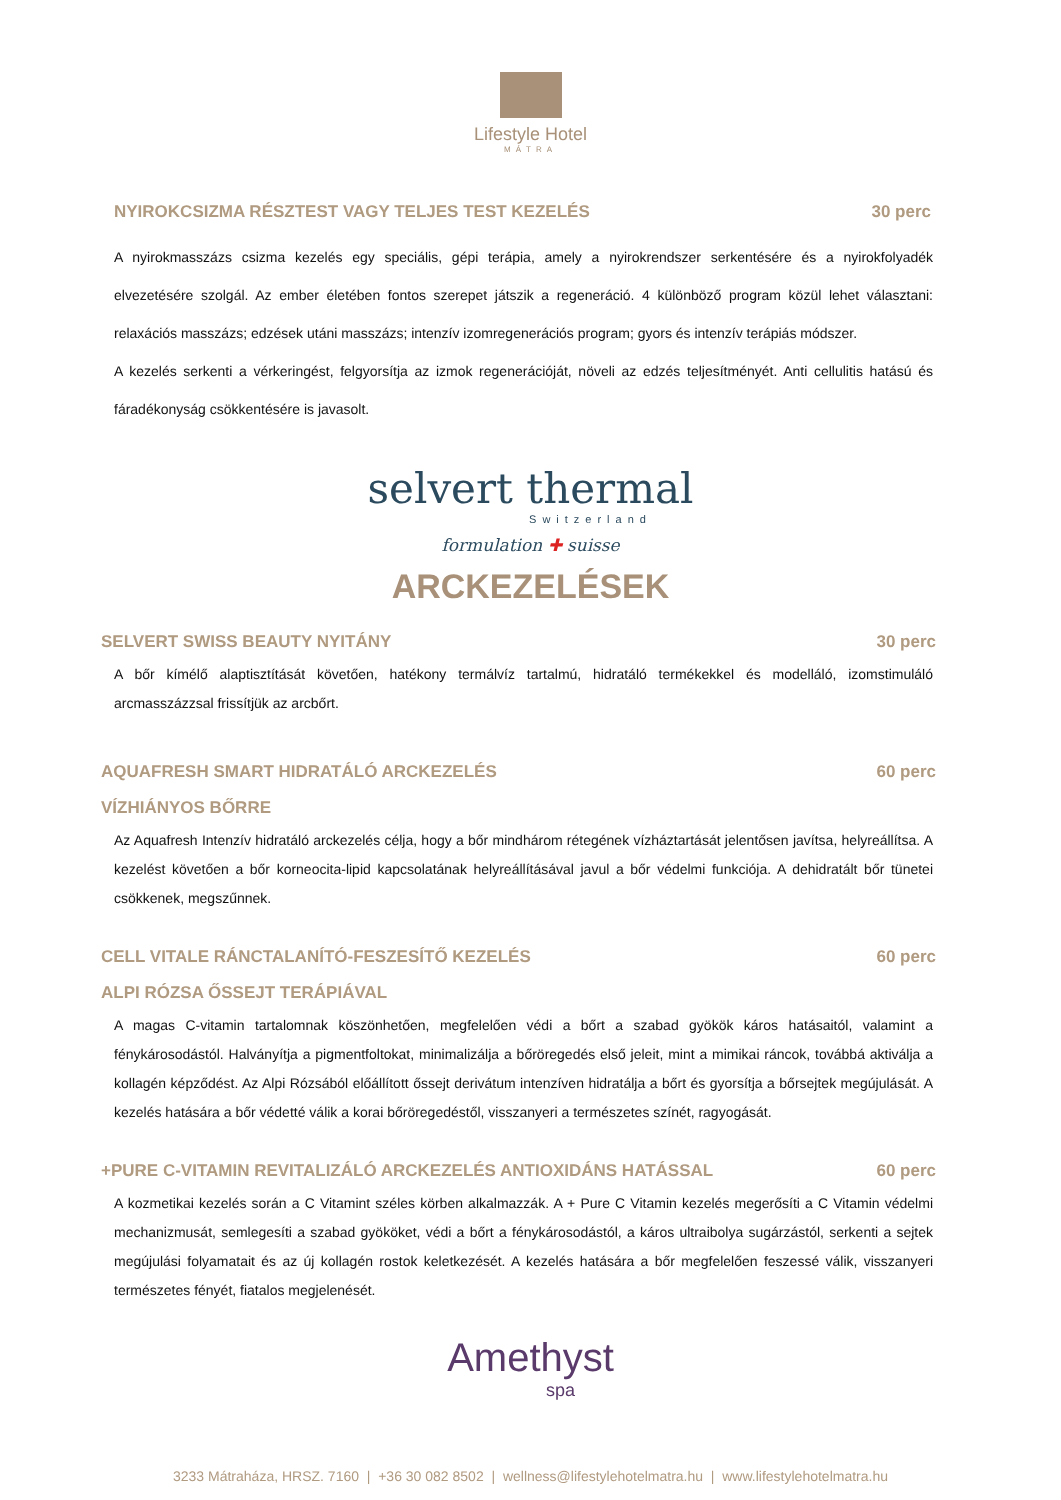Lifestyle Hotel
MÁTRA
NYIROKCSIZMA RÉSZTEST VAGY TELJES TEST KEZELÉS 30 perc
A nyirokmasszázs csizma kezelés egy speciális, gépi terápia, amely a nyirokrendszer serkentésére és a nyirokfolyadék elvezetésére szolgál. Az ember életében fontos szerepet játszik a regeneráció. 4 különböző program közül lehet választani: relaxációs masszázs; edzések utáni masszázs; intenzív izomregenerációs program; gyors és intenzív terápiás módszer.
A kezelés serkenti a vérkeringést, felgyorsítja az izmok regenerációját, növeli az edzés teljesítményét. Anti cellulitis hatású és fáradékonyság csökkentésére is javasolt.
selvert thermal
Switzerland
formulation ✚ suisse
ARCKEZELÉSEK
SELVERT SWISS BEAUTY NYITÁNY 30 perc
A bőr kímélő alaptisztítását követően, hatékony termálvíz tartalmú, hidratáló termékekkel és modelláló, izomstimuláló arcmasszázzsal frissítjük az arcbőrt.
AQUAFRESH SMART HIDRATÁLÓ ARCKEZELÉS 60 perc
VÍZHIÁNYOS BŐRRE
Az Aquafresh Intenzív hidratáló arckezelés célja, hogy a bőr mindhárom rétegének vízháztartását jelentősen javítsa, helyreállítsa. A kezelést követően a bőr korneocita-lipid kapcsolatának helyreállításával javul a bőr védelmi funkciója. A dehidratált bőr tünetei csökkenek, megszűnnek.
CELL VITALE RÁNCTALANÍTÓ-FESZESÍTŐ KEZELÉS 60 perc
ALPI RÓZSA ŐSSEJT TERÁPIÁVAL
A magas C-vitamin tartalomnak köszönhetően, megfelelően védi a bőrt a szabad gyökök káros hatásaitól, valamint a fénykárosodástól. Halványítja a pigmentfoltokat, minimalizálja a bőröregedés első jeleit, mint a mimikai ráncok, továbbá aktiválja a kollagén képződést. Az Alpi Rózsából előállított őssejt derivátum intenzíven hidratálja a bőrt és gyorsítja a bőrsejtek megújulását. A kezelés hatására a bőr védetté válik a korai bőröregedéstől, visszanyeri a természetes színét, ragyogását.
+PURE C-VITAMIN REVITALIZÁLÓ ARCKEZELÉS ANTIOXIDÁNS HATÁSSAL 60 perc
A kozmetikai kezelés során a C Vitamint széles körben alkalmazzák. A + Pure C Vitamin kezelés megerősíti a C Vitamin védelmi mechanizmusát, semlegesíti a szabad gyököket, védi a bőrt a fénykárosodástól, a káros ultraibolya sugárzástól, serkenti a sejtek megújulási folyamatait és az új kollagén rostok keletkezését. A kezelés hatására a bőr megfelelően feszessé válik, visszanyeri természetes fényét, fiatalos megjelenését.
Amethyst
spa
3233 Mátraháza, HRSZ. 7160 | +36 30 082 8502 | wellness@lifestylehotelmatra.hu | www.lifestylehotelmatra.hu